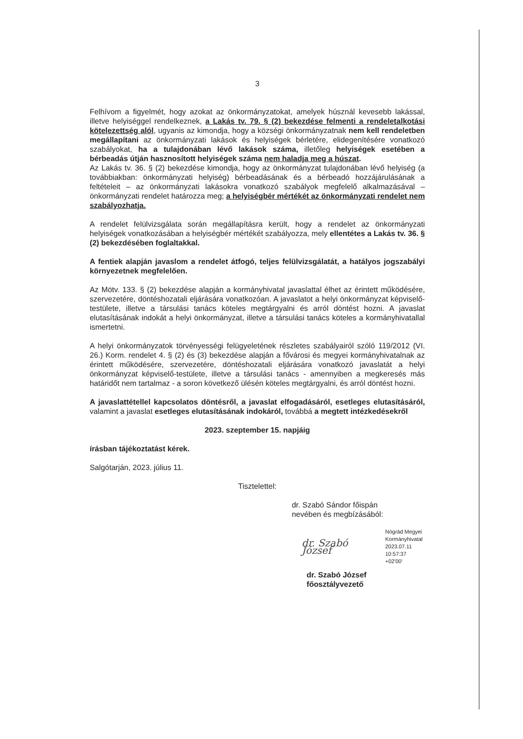3
Felhívom a figyelmét, hogy azokat az önkormányzatokat, amelyek húsznál kevesebb lakással, illetve helyiséggel rendelkeznek, a Lakás tv. 79. § (2) bekezdése felmenti a rendeletalkotási kötelezettség alól, ugyanis az kimondja, hogy a községi önkormányzatnak nem kell rendeletben megállapítani az önkormányzati lakások és helyiségek bérletére, elidegenítésére vonatkozó szabályokat, ha a tulajdonában lévő lakások száma, illetőleg helyiségek esetében a bérbeadás útján hasznosított helyiségek száma nem haladja meg a húszat.
Az Lakás tv. 36. § (2) bekezdése kimondja, hogy az önkormányzat tulajdonában lévő helyiség (a továbbiakban: önkormányzati helyiség) bérbeadásának és a bérbeadó hozzájárulásának a feltételeit – az önkormányzati lakásokra vonatkozó szabályok megfelelő alkalmazásával – önkormányzati rendelet határozza meg; a helyiségbér mértékét az önkormányzati rendelet nem szabályozhatja.
A rendelet felülvizsgálata során megállapításra került, hogy a rendelet az önkormányzati helyiségek vonatkozásában a helyiségbér mértékét szabályozza, mely ellentétes a Lakás tv. 36. § (2) bekezdésében foglaltakkal.
A fentiek alapján javaslom a rendelet átfogó, teljes felülvizsgálatát, a hatályos jogszabályi környezetnek megfelelően.
Az Mötv. 133. § (2) bekezdése alapján a kormányhivatal javaslattal élhet az érintett működésére, szervezetére, döntéshozatali eljárására vonatkozóan. A javaslatot a helyi önkormányzat képviselő-testülete, illetve a társulási tanács köteles megtárgyalni és arról döntést hozni. A javaslat elutasításának indokát a helyi önkormányzat, illetve a társulási tanács köteles a kormányhivatallal ismertetni.
A helyi önkormányzatok törvényességi felügyeletének részletes szabályairól szóló 119/2012 (VI. 26.) Korm. rendelet 4. § (2) és (3) bekezdése alapján a fővárosi és megyei kormányhivatalnak az érintett működésére, szervezetére, döntéshozatali eljárására vonatkozó javaslatát a helyi önkormányzat képviselő-testülete, illetve a társulási tanács - amennyiben a megkeresés más határidőt nem tartalmaz - a soron következő ülésén köteles megtárgyalni, és arról döntést hozni.
A javaslattétellel kapcsolatos döntésről, a javaslat elfogadásáról, esetleges elutasításáról, valamint a javaslat esetleges elutasításának indokáról, továbbá a megtett intézkedésekről
2023. szeptember 15. napjáig
írásban tájékoztatást kérek.
Salgótarján, 2023. július 11.
Tisztelettel:
dr. Szabó Sándor főispán
nevében és megbízásából:
dr. Szabó József Nógrád Megyei
Kormányhivatal
2023.07.11
10:57:37 +02'00'
dr. Szabó József
főosztályvezető